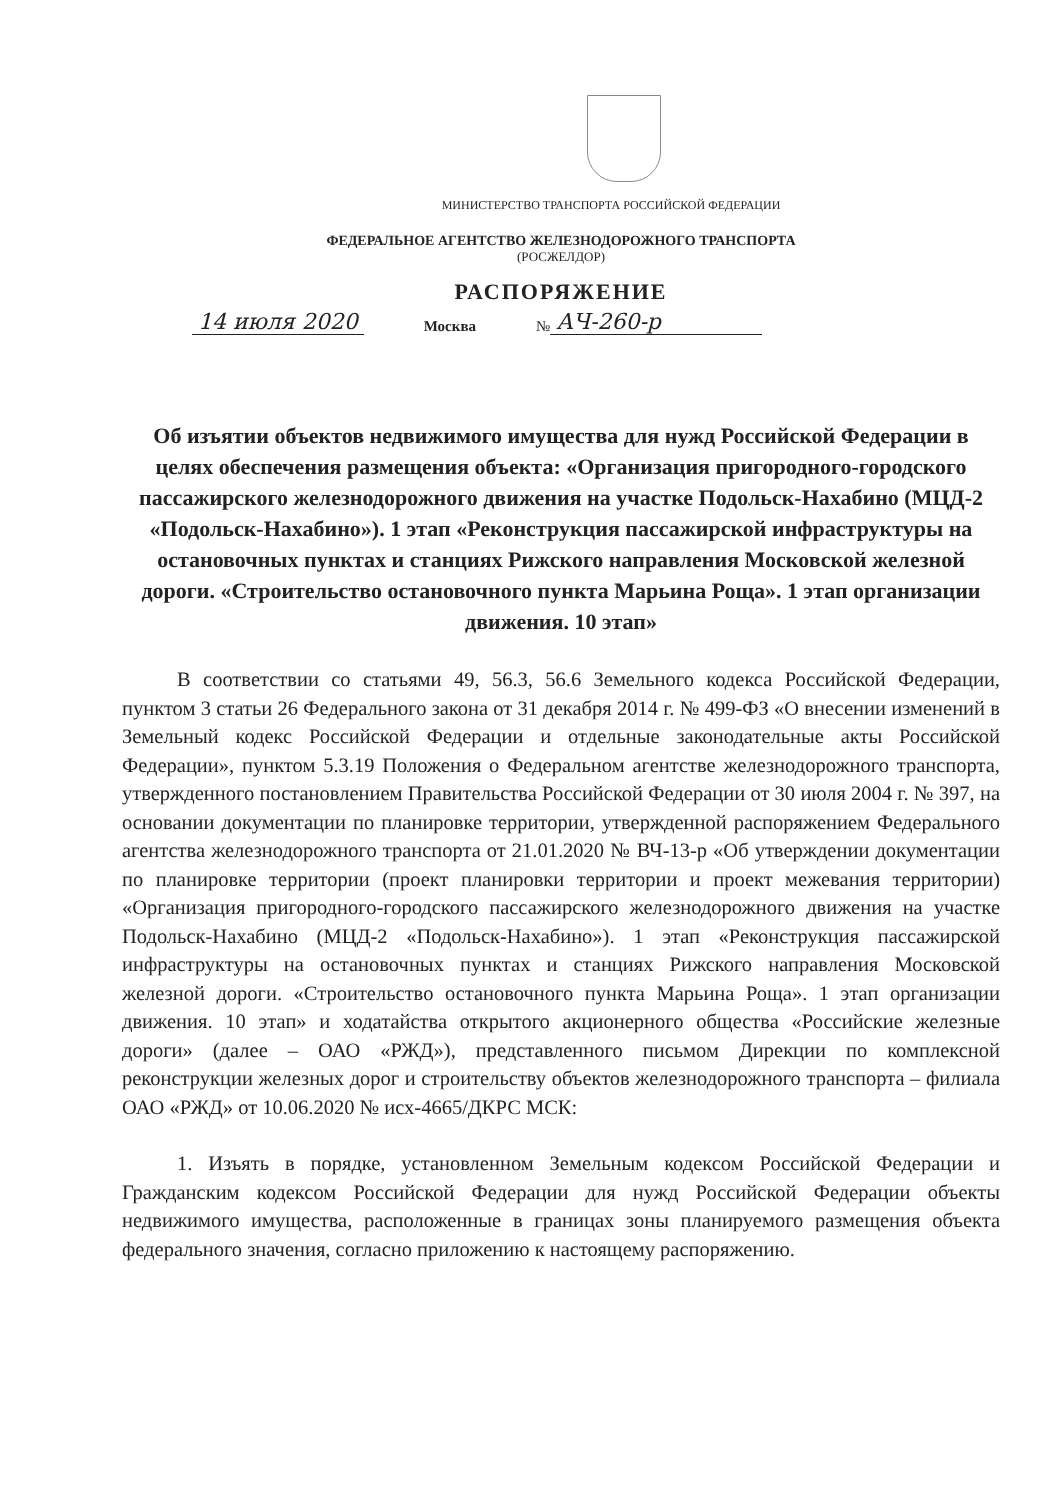МИНИСТЕРСТВО ТРАНСПОРТА РОССИЙСКОЙ ФЕДЕРАЦИИ
ФЕДЕРАЛЬНОЕ АГЕНТСТВО ЖЕЛЕЗНОДОРОЖНОГО ТРАНСПОРТА
(РОСЖЕЛДОР)
РАСПОРЯЖЕНИЕ
14 июля 2020 Москва № АЧ-260-р
Об изъятии объектов недвижимого имущества для нужд Российской Федерации в целях обеспечения размещения объекта: «Организация пригородного-городского пассажирского железнодорожного движения на участке Подольск-Нахабино (МЦД-2 «Подольск-Нахабино»). 1 этап «Реконструкция пассажирской инфраструктуры на остановочных пунктах и станциях Рижского направления Московской железной дороги. «Строительство остановочного пункта Марьина Роща». 1 этап организации движения. 10 этап»
В соответствии со статьями 49, 56.3, 56.6 Земельного кодекса Российской Федерации, пунктом 3 статьи 26 Федерального закона от 31 декабря 2014 г. № 499-ФЗ «О внесении изменений в Земельный кодекс Российской Федерации и отдельные законодательные акты Российской Федерации», пунктом 5.3.19 Положения о Федеральном агентстве железнодорожного транспорта, утвержденного постановлением Правительства Российской Федерации от 30 июля 2004 г. № 397, на основании документации по планировке территории, утвержденной распоряжением Федерального агентства железнодорожного транспорта от 21.01.2020 № ВЧ-13-р «Об утверждении документации по планировке территории (проект планировки территории и проект межевания территории) «Организация пригородного-городского пассажирского железнодорожного движения на участке Подольск-Нахабино (МЦД-2 «Подольск-Нахабино»). 1 этап «Реконструкция пассажирской инфраструктуры на остановочных пунктах и станциях Рижского направления Московской железной дороги. «Строительство остановочного пункта Марьина Роща». 1 этап организации движения. 10 этап» и ходатайства открытого акционерного общества «Российские железные дороги» (далее – ОАО «РЖД»), представленного письмом Дирекции по комплексной реконструкции железных дорог и строительству объектов железнодорожного транспорта – филиала ОАО «РЖД» от 10.06.2020 № исх-4665/ДКРС МСК:
1. Изъять в порядке, установленном Земельным кодексом Российской Федерации и Гражданским кодексом Российской Федерации для нужд Российской Федерации объекты недвижимого имущества, расположенные в границах зоны планируемого размещения объекта федерального значения, согласно приложению к настоящему распоряжению.